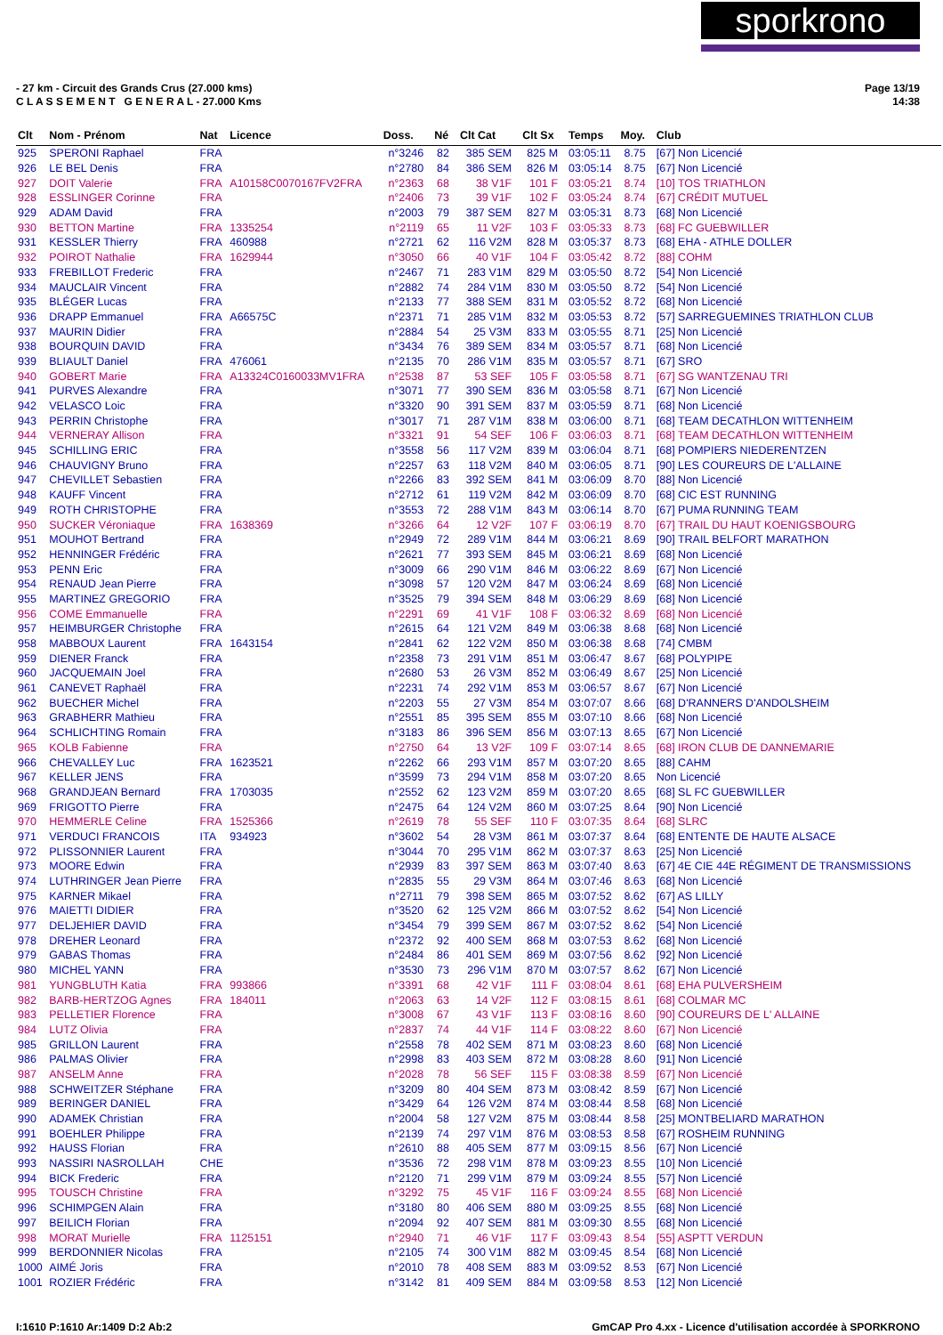sporkrono
- 27 km - Circuit des Grands Crus (27.000 kms)
C L A S S E M E N T G E N E R A L - 27.000 Kms
Page 13/19
14:38
| Clt | Nom - Prénom | Nat | Licence | Doss. | Né | Clt Cat | Clt Sx | Temps | Moy. | Club |
| --- | --- | --- | --- | --- | --- | --- | --- | --- | --- | --- |
| 925 | SPERONI Raphael | FRA | | n°3246 | 82 | 385 SEM | 825 M | 03:05:11 | 8.75 | [67] Non Licencié |
| 926 | LE BEL Denis | FRA | | n°2780 | 84 | 386 SEM | 826 M | 03:05:14 | 8.75 | [67] Non Licencié |
| 927 | DOIT Valerie | FRA | A10158C0070167FV2FRA | n°2363 | 68 | 38 V1F | 101 F | 03:05:21 | 8.74 | [10] TOS TRIATHLON |
| 928 | ESSLINGER Corinne | FRA | | n°2406 | 73 | 39 V1F | 102 F | 03:05:24 | 8.74 | [67] CRÉDIT MUTUEL |
| 929 | ADAM David | FRA | | n°2003 | 79 | 387 SEM | 827 M | 03:05:31 | 8.73 | [68] Non Licencié |
| 930 | BETTON Martine | FRA | 1335254 | n°2119 | 65 | 11 V2F | 103 F | 03:05:33 | 8.73 | [68] FC GUEBWILLER |
| 931 | KESSLER Thierry | FRA | 460988 | n°2721 | 62 | 116 V2M | 828 M | 03:05:37 | 8.73 | [68] EHA - ATHLE DOLLER |
| 932 | POIROT Nathalie | FRA | 1629944 | n°3050 | 66 | 40 V1F | 104 F | 03:05:42 | 8.72 | [88] COHM |
| 933 | FREBILLOT Frederic | FRA | | n°2467 | 71 | 283 V1M | 829 M | 03:05:50 | 8.72 | [54] Non Licencié |
| 934 | MAUCLAIR Vincent | FRA | | n°2882 | 74 | 284 V1M | 830 M | 03:05:50 | 8.72 | [54] Non Licencié |
| 935 | BLÉGER Lucas | FRA | | n°2133 | 77 | 388 SEM | 831 M | 03:05:52 | 8.72 | [68] Non Licencié |
| 936 | DRAPP Emmanuel | FRA | A66575C | n°2371 | 71 | 285 V1M | 832 M | 03:05:53 | 8.72 | [57] SARREGUEMINES TRIATHLON CLUB |
| 937 | MAURIN Didier | FRA | | n°2884 | 54 | 25 V3M | 833 M | 03:05:55 | 8.71 | [25] Non Licencié |
| 938 | BOURQUIN DAVID | FRA | | n°3434 | 76 | 389 SEM | 834 M | 03:05:57 | 8.71 | [68] Non Licencié |
| 939 | BLIAULT Daniel | FRA | 476061 | n°2135 | 70 | 286 V1M | 835 M | 03:05:57 | 8.71 | [67] SRO |
| 940 | GOBERT Marie | FRA | A13324C0160033MV1FRA | n°2538 | 87 | 53 SEF | 105 F | 03:05:58 | 8.71 | [67] SG WANTZENAU TRI |
| 941 | PURVES Alexandre | FRA | | n°3071 | 77 | 390 SEM | 836 M | 03:05:58 | 8.71 | [67] Non Licencié |
| 942 | VELASCO Loic | FRA | | n°3320 | 90 | 391 SEM | 837 M | 03:05:59 | 8.71 | [68] Non Licencié |
| 943 | PERRIN Christophe | FRA | | n°3017 | 71 | 287 V1M | 838 M | 03:06:00 | 8.71 | [68] TEAM DECATHLON WITTENHEIM |
| 944 | VERNERAY Allison | FRA | | n°3321 | 91 | 54 SEF | 106 F | 03:06:03 | 8.71 | [68] TEAM DECATHLON WITTENHEIM |
| 945 | SCHILLING ERIC | FRA | | n°3558 | 56 | 117 V2M | 839 M | 03:06:04 | 8.71 | [68] POMPIERS NIEDERENTZEN |
| 946 | CHAUVIGNY Bruno | FRA | | n°2257 | 63 | 118 V2M | 840 M | 03:06:05 | 8.71 | [90] LES COUREURS DE L'ALLAINE |
| 947 | CHEVILLET Sebastien | FRA | | n°2266 | 83 | 392 SEM | 841 M | 03:06:09 | 8.70 | [88] Non Licencié |
| 948 | KAUFF Vincent | FRA | | n°2712 | 61 | 119 V2M | 842 M | 03:06:09 | 8.70 | [68] CIC EST RUNNING |
| 949 | ROTH CHRISTOPHE | FRA | | n°3553 | 72 | 288 V1M | 843 M | 03:06:14 | 8.70 | [67] PUMA RUNNING TEAM |
| 950 | SUCKER Véroniaque | FRA | 1638369 | n°3266 | 64 | 12 V2F | 107 F | 03:06:19 | 8.70 | [67] TRAIL DU HAUT KOENIGSBOURG |
| 951 | MOUHOT Bertrand | FRA | | n°2949 | 72 | 289 V1M | 844 M | 03:06:21 | 8.69 | [90] TRAIL BELFORT MARATHON |
| 952 | HENNINGER Frédéric | FRA | | n°2621 | 77 | 393 SEM | 845 M | 03:06:21 | 8.69 | [68] Non Licencié |
| 953 | PENN Eric | FRA | | n°3009 | 66 | 290 V1M | 846 M | 03:06:22 | 8.69 | [67] Non Licencié |
| 954 | RENAUD Jean Pierre | FRA | | n°3098 | 57 | 120 V2M | 847 M | 03:06:24 | 8.69 | [68] Non Licencié |
| 955 | MARTINEZ GREGORIO | FRA | | n°3525 | 79 | 394 SEM | 848 M | 03:06:29 | 8.69 | [68] Non Licencié |
| 956 | COME Emmanuelle | FRA | | n°2291 | 69 | 41 V1F | 108 F | 03:06:32 | 8.69 | [68] Non Licencié |
| 957 | HEIMBURGER Christophe | FRA | | n°2615 | 64 | 121 V2M | 849 M | 03:06:38 | 8.68 | [68] Non Licencié |
| 958 | MABBOUX Laurent | FRA | 1643154 | n°2841 | 62 | 122 V2M | 850 M | 03:06:38 | 8.68 | [74] CMBM |
| 959 | DIENER Franck | FRA | | n°2358 | 73 | 291 V1M | 851 M | 03:06:47 | 8.67 | [68] POLYPIPE |
| 960 | JACQUEMAIN Joel | FRA | | n°2680 | 53 | 26 V3M | 852 M | 03:06:49 | 8.67 | [25] Non Licencié |
| 961 | CANEVET Raphaël | FRA | | n°2231 | 74 | 292 V1M | 853 M | 03:06:57 | 8.67 | [67] Non Licencié |
| 962 | BUECHER Michel | FRA | | n°2203 | 55 | 27 V3M | 854 M | 03:07:07 | 8.66 | [68] D'RANNERS D'ANDOLSHEIM |
| 963 | GRABHERR Mathieu | FRA | | n°2551 | 85 | 395 SEM | 855 M | 03:07:10 | 8.66 | [68] Non Licencié |
| 964 | SCHLICHTING Romain | FRA | | n°3183 | 86 | 396 SEM | 856 M | 03:07:13 | 8.65 | [67] Non Licencié |
| 965 | KOLB Fabienne | FRA | | n°2750 | 64 | 13 V2F | 109 F | 03:07:14 | 8.65 | [68] IRON CLUB DE DANNEMARIE |
| 966 | CHEVALLEY Luc | FRA | 1623521 | n°2262 | 66 | 293 V1M | 857 M | 03:07:20 | 8.65 | [88] CAHM |
| 967 | KELLER JENS | FRA | | n°3599 | 73 | 294 V1M | 858 M | 03:07:20 | 8.65 | Non Licencié |
| 968 | GRANDJEAN Bernard | FRA | 1703035 | n°2552 | 62 | 123 V2M | 859 M | 03:07:20 | 8.65 | [68] SL FC GUEBWILLER |
| 969 | FRIGOTTO Pierre | FRA | | n°2475 | 64 | 124 V2M | 860 M | 03:07:25 | 8.64 | [90] Non Licencié |
| 970 | HEMMERLE Celine | FRA | 1525366 | n°2619 | 78 | 55 SEF | 110 F | 03:07:35 | 8.64 | [68] SLRC |
| 971 | VERDUCI FRANCOIS | ITA | 934923 | n°3602 | 54 | 28 V3M | 861 M | 03:07:37 | 8.64 | [68] ENTENTE DE HAUTE ALSACE |
| 972 | PLISSONNIER Laurent | FRA | | n°3044 | 70 | 295 V1M | 862 M | 03:07:37 | 8.63 | [25] Non Licencié |
| 973 | MOORE Edwin | FRA | | n°2939 | 83 | 397 SEM | 863 M | 03:07:40 | 8.63 | [67] 4E CIE 44E RÉGIMENT DE TRANSMISSIONS |
| 974 | LUTHRINGER Jean Pierre | FRA | | n°2835 | 55 | 29 V3M | 864 M | 03:07:46 | 8.63 | [68] Non Licencié |
| 975 | KARNER Mikael | FRA | | n°2711 | 79 | 398 SEM | 865 M | 03:07:52 | 8.62 | [67] AS LILLY |
| 976 | MAIETTI DIDIER | FRA | | n°3520 | 62 | 125 V2M | 866 M | 03:07:52 | 8.62 | [54] Non Licencié |
| 977 | DELJEHIER DAVID | FRA | | n°3454 | 79 | 399 SEM | 867 M | 03:07:52 | 8.62 | [54] Non Licencié |
| 978 | DREHER Leonard | FRA | | n°2372 | 92 | 400 SEM | 868 M | 03:07:53 | 8.62 | [68] Non Licencié |
| 979 | GABAS Thomas | FRA | | n°2484 | 86 | 401 SEM | 869 M | 03:07:56 | 8.62 | [92] Non Licencié |
| 980 | MICHEL YANN | FRA | | n°3530 | 73 | 296 V1M | 870 M | 03:07:57 | 8.62 | [67] Non Licencié |
| 981 | YUNGBLUTH Katia | FRA | 993866 | n°3391 | 68 | 42 V1F | 111 F | 03:08:04 | 8.61 | [68] EHA PULVERSHEIM |
| 982 | BARB-HERTZOG Agnes | FRA | 184011 | n°2063 | 63 | 14 V2F | 112 F | 03:08:15 | 8.61 | [68] COLMAR MC |
| 983 | PELLETIER Florence | FRA | | n°3008 | 67 | 43 V1F | 113 F | 03:08:16 | 8.60 | [90] COUREURS DE L' ALLAINE |
| 984 | LUTZ Olivia | FRA | | n°2837 | 74 | 44 V1F | 114 F | 03:08:22 | 8.60 | [67] Non Licencié |
| 985 | GRILLON Laurent | FRA | | n°2558 | 78 | 402 SEM | 871 M | 03:08:23 | 8.60 | [68] Non Licencié |
| 986 | PALMAS Olivier | FRA | | n°2998 | 83 | 403 SEM | 872 M | 03:08:28 | 8.60 | [91] Non Licencié |
| 987 | ANSELM Anne | FRA | | n°2028 | 78 | 56 SEF | 115 F | 03:08:38 | 8.59 | [67] Non Licencié |
| 988 | SCHWEITZER Stéphane | FRA | | n°3209 | 80 | 404 SEM | 873 M | 03:08:42 | 8.59 | [67] Non Licencié |
| 989 | BERINGER DANIEL | FRA | | n°3429 | 64 | 126 V2M | 874 M | 03:08:44 | 8.58 | [68] Non Licencié |
| 990 | ADAMEK Christian | FRA | | n°2004 | 58 | 127 V2M | 875 M | 03:08:44 | 8.58 | [25] MONTBELIARD MARATHON |
| 991 | BOEHLER Philippe | FRA | | n°2139 | 74 | 297 V1M | 876 M | 03:08:53 | 8.58 | [67] ROSHEIM RUNNING |
| 992 | HAUSS Florian | FRA | | n°2610 | 88 | 405 SEM | 877 M | 03:09:15 | 8.56 | [67] Non Licencié |
| 993 | NASSIRI NASROLLAH | CHE | | n°3536 | 72 | 298 V1M | 878 M | 03:09:23 | 8.55 | [10] Non Licencié |
| 994 | BICK Frederic | FRA | | n°2120 | 71 | 299 V1M | 879 M | 03:09:24 | 8.55 | [57] Non Licencié |
| 995 | TOUSCH Christine | FRA | | n°3292 | 75 | 45 V1F | 116 F | 03:09:24 | 8.55 | [68] Non Licencié |
| 996 | SCHIMPGEN Alain | FRA | | n°3180 | 80 | 406 SEM | 880 M | 03:09:25 | 8.55 | [68] Non Licencié |
| 997 | BEILICH Florian | FRA | | n°2094 | 92 | 407 SEM | 881 M | 03:09:30 | 8.55 | [68] Non Licencié |
| 998 | MORAT Murielle | FRA | 1125151 | n°2940 | 71 | 46 V1F | 117 F | 03:09:43 | 8.54 | [55] ASPTT VERDUN |
| 999 | BERDONNIER Nicolas | FRA | | n°2105 | 74 | 300 V1M | 882 M | 03:09:45 | 8.54 | [68] Non Licencié |
| 1000 | AIMÉ Joris | FRA | | n°2010 | 78 | 408 SEM | 883 M | 03:09:52 | 8.53 | [67] Non Licencié |
| 1001 | ROZIER Frédéric | FRA | | n°3142 | 81 | 409 SEM | 884 M | 03:09:58 | 8.53 | [12] Non Licencié |
I:1610 P:1610 Ar:1409 D:2 Ab:2
GmCAP Pro 4.xx - Licence d'utilisation accordée à SPORKRONO